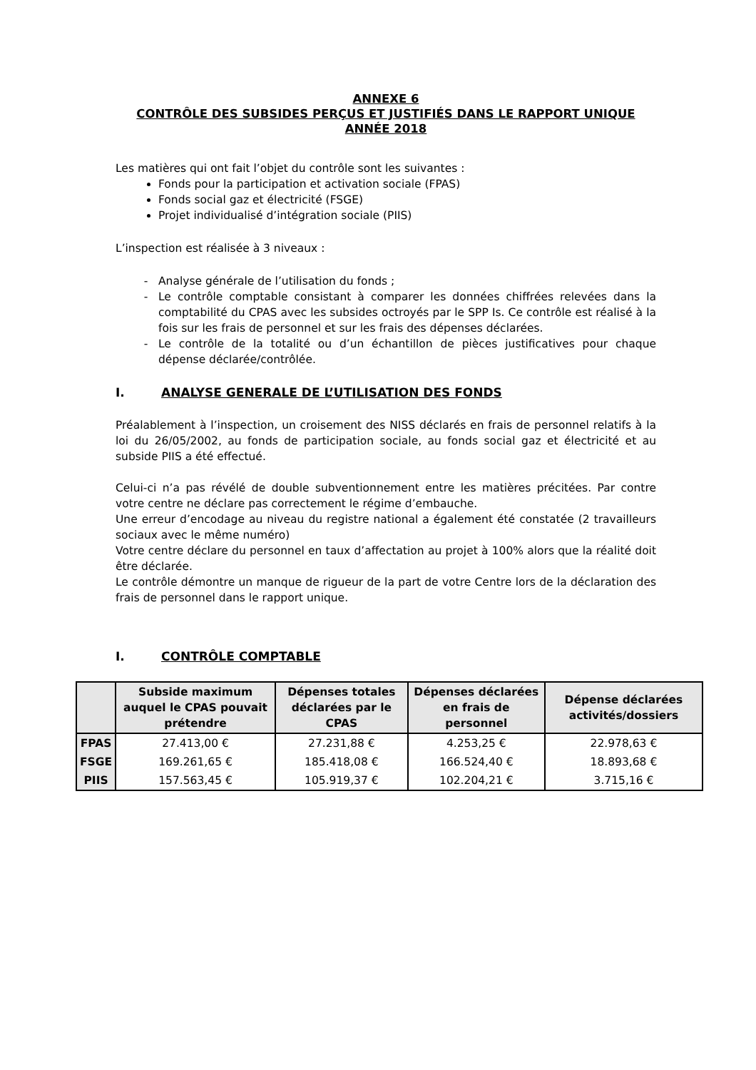ANNEXE 6
CONTRÔLE DES SUBSIDES PERÇUS ET JUSTIFIÉS DANS LE RAPPORT UNIQUE
ANNÉE 2018
Les matières qui ont fait l’objet du contrôle sont les suivantes :
Fonds pour la participation et activation sociale (FPAS)
Fonds social gaz et électricité (FSGE)
Projet individualisé d’intégration sociale (PIIS)
L’inspection est réalisée à 3 niveaux :
Analyse générale de l’utilisation du fonds ;
Le contrôle comptable consistant à comparer les données chiffrées relevées dans la comptabilité du CPAS avec les subsides octroyés par le SPP Is. Ce contrôle est réalisé à la fois sur les frais de personnel et sur les frais des dépenses déclarées.
Le contrôle de la totalité ou d’un échantillon de pièces justificatives pour chaque dépense déclarée/contrôlée.
I. ANALYSE GENERALE DE L’UTILISATION DES FONDS
Préalablement à l’inspection, un croisement des NISS déclarés en frais de personnel relatifs à la loi du 26/05/2002, au fonds de participation sociale, au fonds social gaz et électricité et au subside PIIS a été effectué.
Celui-ci n’a pas révélé de double subventionnement entre les matières précitées. Par contre votre centre ne déclare pas correctement le régime d’embauche.
Une erreur d’encodage au niveau du registre national a également été constatée (2 travailleurs sociaux avec le même numéro)
Votre centre déclare du personnel en taux d’affectation au projet à 100% alors que la réalité doit être déclarée.
Le contrôle démontre un manque de rigueur de la part de votre Centre lors de la déclaration des frais de personnel dans le rapport unique.
I. CONTRÔLE COMPTABLE
| | Subside maximum auquel le CPAS pouvait prétendre | Dépenses totales déclarées par le CPAS | Dépenses déclarées en frais de personnel | Dépense déclarées activités/dossiers |
| --- | --- | --- | --- | --- |
| FPAS | 27.413,00 € | 27.231,88 € | 4.253,25 € | 22.978,63 € |
| FSGE | 169.261,65 € | 185.418,08 € | 166.524,40 € | 18.893,68 € |
| PIIS | 157.563,45 € | 105.919,37 € | 102.204,21 € | 3.715,16 € |